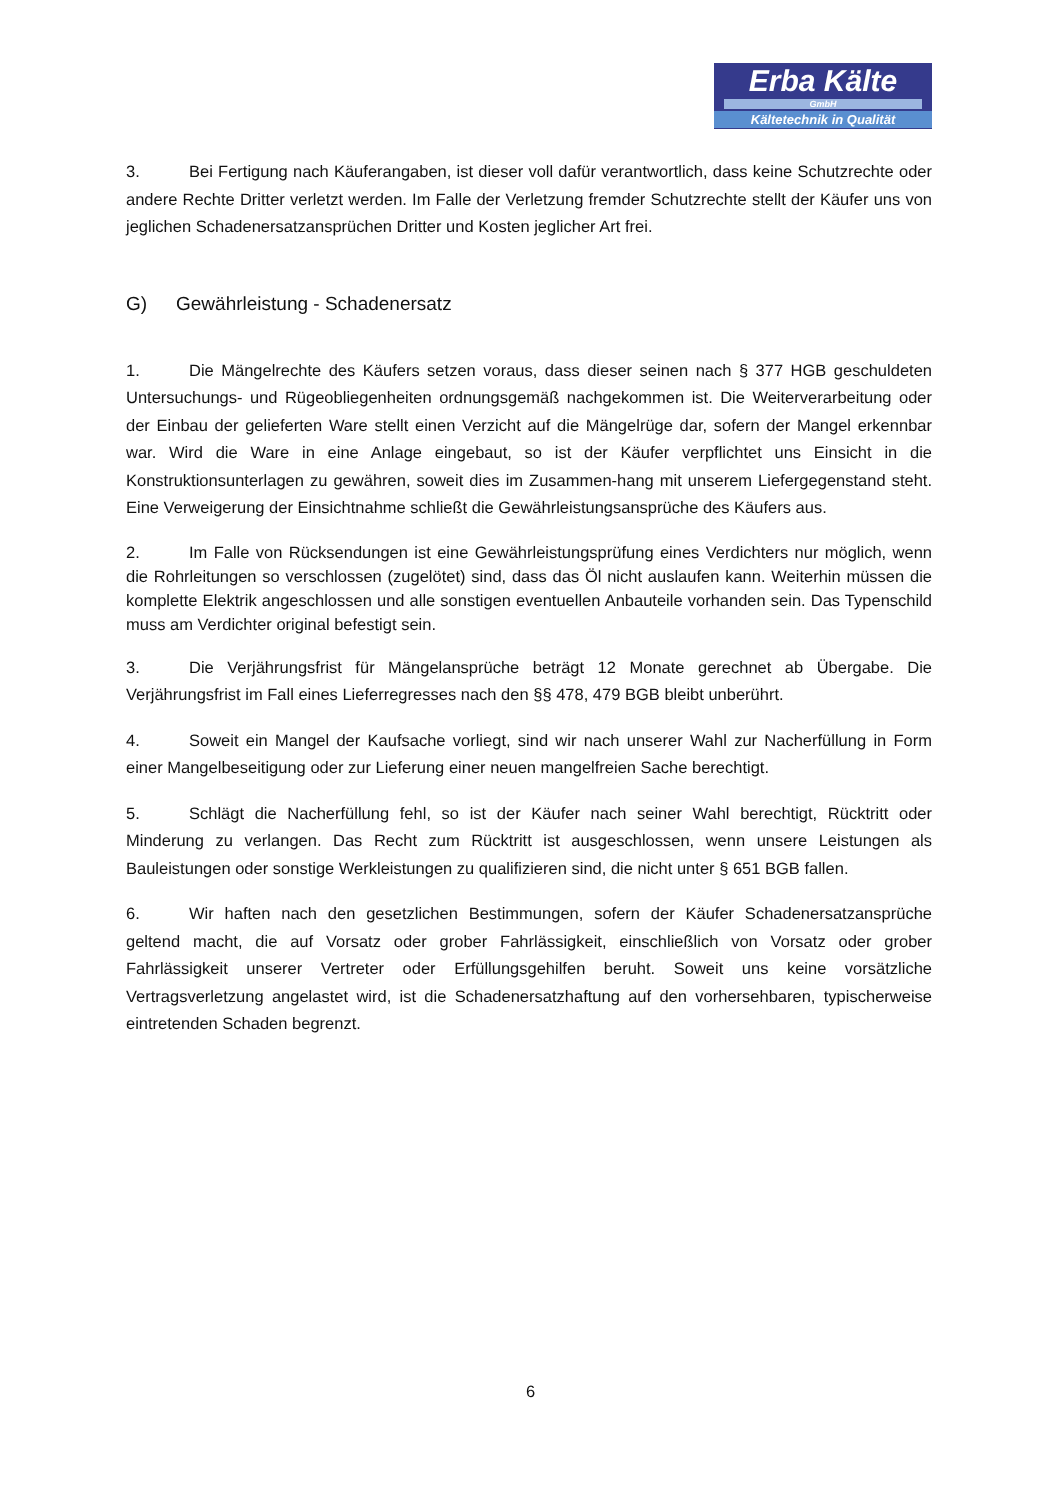Erba Kälte
GmbH
Kältetechnik in Qualität
3. Bei Fertigung nach Käuferangaben, ist dieser voll dafür verantwortlich, dass keine Schutzrechte oder andere Rechte Dritter verletzt werden. Im Falle der Verletzung fremder Schutzrechte stellt der Käufer uns von jeglichen Schadenersatzansprüchen Dritter und Kosten jeglicher Art frei.
G) Gewährleistung - Schadenersatz
1. Die Mängelrechte des Käufers setzen voraus, dass dieser seinen nach § 377 HGB geschuldeten Untersuchungs- und Rügeobliegenheiten ordnungsgemäß nachgekommen ist. Die Weiterverarbeitung oder der Einbau der gelieferten Ware stellt einen Verzicht auf die Mängelrüge dar, sofern der Mangel erkennbar war. Wird die Ware in eine Anlage eingebaut, so ist der Käufer verpflichtet uns Einsicht in die Konstruktionsunterlagen zu gewähren, soweit dies im Zusammen-hang mit unserem Liefergegenstand steht. Eine Verweigerung der Einsichtnahme schließt die Gewährleistungsansprüche des Käufers aus.
2. Im Falle von Rücksendungen ist eine Gewährleistungsprüfung eines Verdichters nur möglich, wenn die Rohrleitungen so verschlossen (zugelötet) sind, dass das Öl nicht auslaufen kann. Weiterhin müssen die komplette Elektrik angeschlossen und alle sonstigen eventuellen Anbauteile vorhanden sein. Das Typenschild muss am Verdichter original befestigt sein.
3. Die Verjährungsfrist für Mängelansprüche beträgt 12 Monate gerechnet ab Übergabe. Die Verjährungsfrist im Fall eines Lieferregresses nach den §§ 478, 479 BGB bleibt unberührt.
4. Soweit ein Mangel der Kaufsache vorliegt, sind wir nach unserer Wahl zur Nacherfüllung in Form einer Mangelbeseitigung oder zur Lieferung einer neuen mangelfreien Sache berechtigt.
5. Schlägt die Nacherfüllung fehl, so ist der Käufer nach seiner Wahl berechtigt, Rücktritt oder Minderung zu verlangen. Das Recht zum Rücktritt ist ausgeschlossen, wenn unsere Leistungen als Bauleistungen oder sonstige Werkleistungen zu qualifizieren sind, die nicht unter § 651 BGB fallen.
6. Wir haften nach den gesetzlichen Bestimmungen, sofern der Käufer Schadenersatzansprüche geltend macht, die auf Vorsatz oder grober Fahrlässigkeit, einschließlich von Vorsatz oder grober Fahrlässigkeit unserer Vertreter oder Erfüllungsgehilfen beruht. Soweit uns keine vorsätzliche Vertragsverletzung angelastet wird, ist die Schadenersatzhaftung auf den vorhersehbaren, typischerweise eintretenden Schaden begrenzt.
6